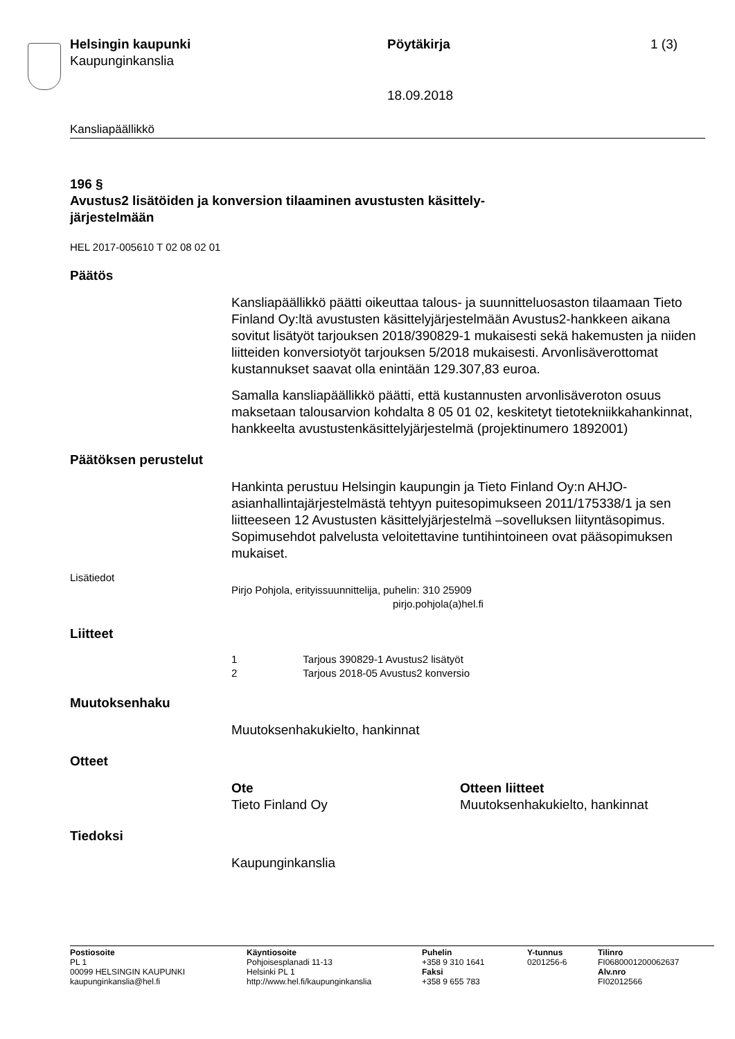Helsingin kaupunki
Kaupunginkanslia
Pöytäkirja 1 (3)
18.09.2018
Kansliapäällikkö
196 §
Avustus2 lisätöiden ja konversion tilaaminen avustusten käsittely-
järjestelmään
HEL 2017-005610 T 02 08 02 01
Päätös
Kansliapäällikkö päätti oikeuttaa talous- ja suunnitteluosaston tilaamaan Tieto Finland Oy:ltä avustusten käsittelyjärjestelmään Avustus2-hankkeen aikana sovitut lisätyöt tarjouksen 2018/390829-1 mukaisesti sekä hakemusten ja niiden liitteiden konversiotyöt tarjouksen 5/2018 mukaisesti. Arvonlisäverottomat kustannukset saavat olla enintään 129.307,83 euroa.
Samalla kansliapäällikkö päätti, että kustannusten arvonlisäveroton osuus maksetaan talousarvion kohdalta 8 05 01 02, keskitetyt tietotekniikkahankinnat, hankkeelta avustustenkäsittelyjärjestelmä (projektinumero 1892001)
Päätöksen perustelut
Hankinta perustuu Helsingin kaupungin ja Tieto Finland Oy:n AHJO-asianhallintajärjestelmästä tehtyyn puitesopimukseen 2011/175338/1 ja sen liitteeseen 12 Avustusten käsittelyjärjestelmä –sovelluksen liityntäsopimus. Sopimusehdot palvelusta veloitettavine tuntihintoineen ovat pääsopimuksen mukaiset.
Lisätiedot
Pirjo Pohjola, erityissuunnittelija, puhelin: 310 25909
pirjo.pohjola(a)hel.fi
Liitteet
1 Tarjous 390829-1 Avustus2 lisätyöt
2 Tarjous 2018-05 Avustus2 konversio
Muutoksenhaku
Muutoksenhakukielto, hankinnat
Otteet
Ote
Tieto Finland Oy
Otteen liitteet
Muutoksenhakukielto, hankinnat
Tiedoksi
Kaupunginkanslia
| Postiosoite PL 1 00099 HELSINGIN KAUPUNKI kaupunginkanslia@hel.fi | Käyntiosoite Pohjoisesplanadi 11-13 Helsinki PL 1 http://www.hel.fi/kaupunginkanslia | Puhelin +358 9 310 1641 Faksi +358 9 655 783 | Y-tunnus 0201256-6 | Tilinro FI0680001200062637 Alv.nro FI02012566 |